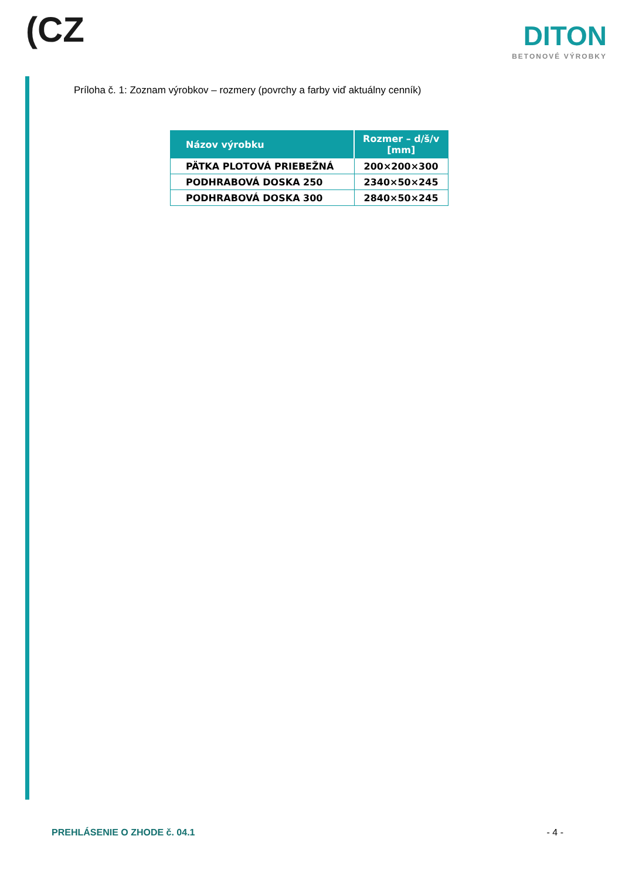(CZ
DITON
BETONOVÉ VÝROBKY
Príloha č. 1: Zoznam výrobkov – rozmery (povrchy a farby viď aktuálny cenník)
| Názov výrobku | Rozmer – d/š/v [mm] |
| --- | --- |
| PÄTKA PLOTOVÁ PRIEBEŽNÁ | 200×200×300 |
| PODHRABOVÁ DOSKA 250 | 2340×50×245 |
| PODHRABOVÁ DOSKA 300 | 2840×50×245 |
PREHLÁSENIE O ZHODE č. 04.1 - 4 -